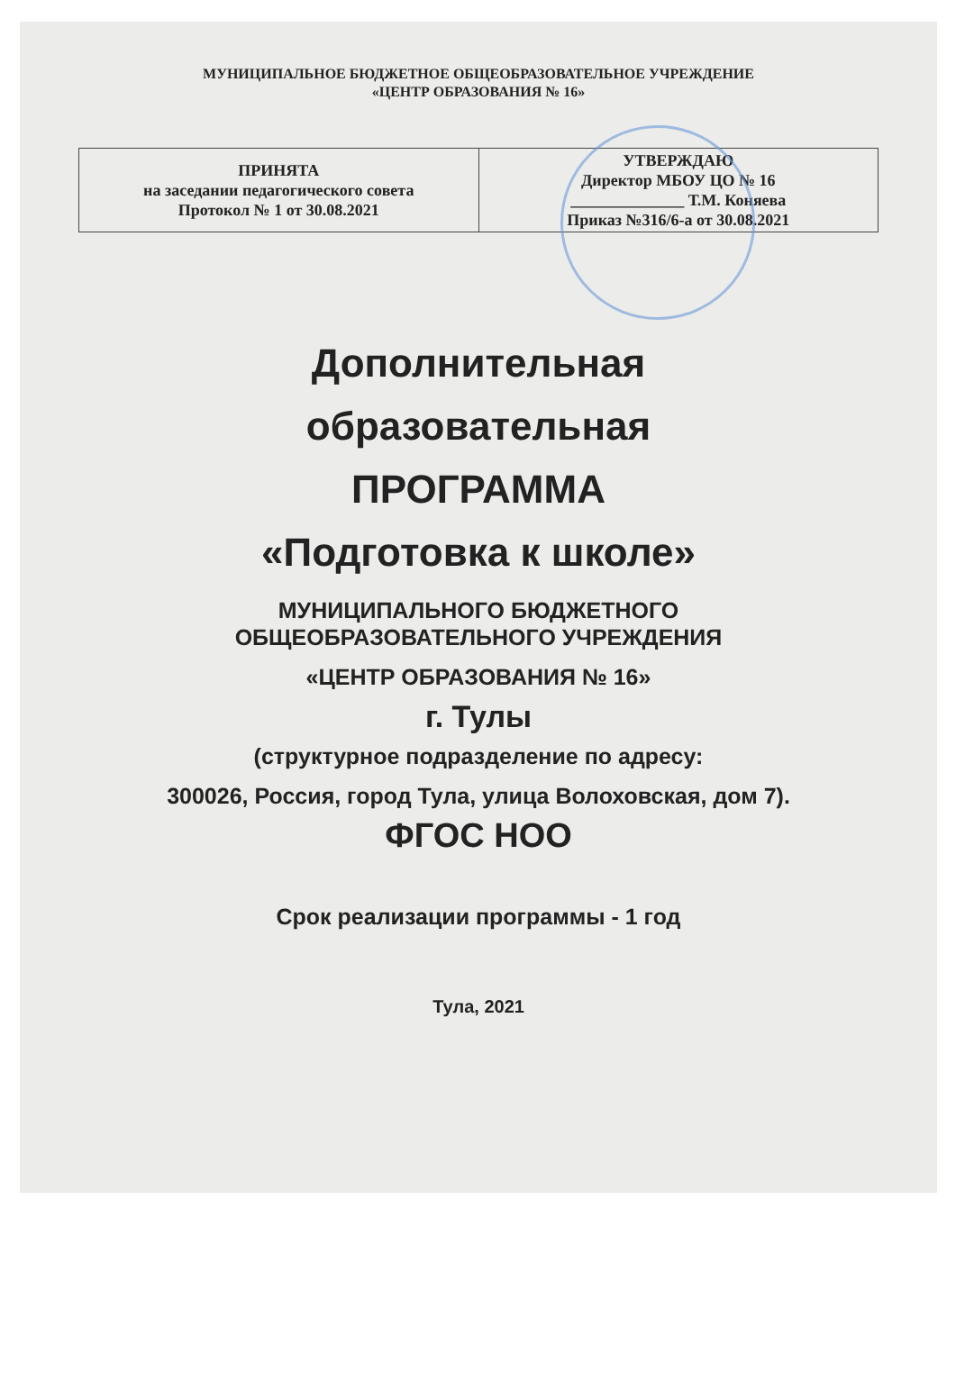МУНИЦИПАЛЬНОЕ БЮДЖЕТНОЕ ОБЩЕОБРАЗОВАТЕЛЬНОЕ УЧРЕЖДЕНИЕ
«ЦЕНТР ОБРАЗОВАНИЯ № 16»
| ПРИНЯТА на заседании педагогического совета Протокол № 1 от 30.08.2021 | УТВЕРЖДАЮ Директор МБОУ ЦО № 16 ______________ Т.М. Коняева Приказ №316/6-а от 30.08.2021 |
Дополнительная
образовательная
ПРОГРАММА
«Подготовка к школе»
МУНИЦИПАЛЬНОГО БЮДЖЕТНОГО
ОБЩЕОБРАЗОВАТЕЛЬНОГО УЧРЕЖДЕНИЯ
«ЦЕНТР ОБРАЗОВАНИЯ № 16»
г. Тулы
(структурное подразделение по адресу:
300026, Россия, город Тула, улица Волоховская, дом 7).
ФГОС НОО
Срок реализации программы - 1 год
Тула, 2021